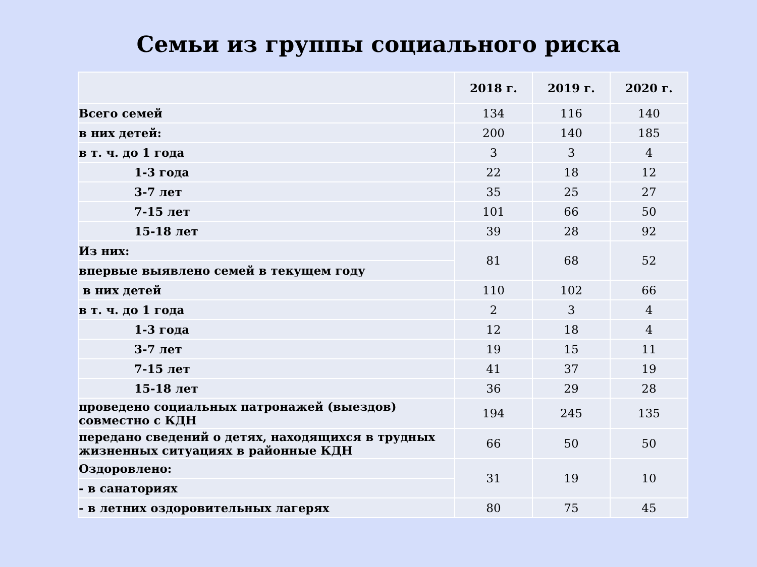Семьи из группы социального риска
| | 2018 г. | 2019 г. | 2020 г. |
| --- | --- | --- | --- |
| Всего семей | 134 | 116 | 140 |
| в них детей: | 200 | 140 | 185 |
| в т. ч. до 1 года | 3 | 3 | 4 |
| 1-3 года | 22 | 18 | 12 |
| 3-7 лет | 35 | 25 | 27 |
| 7-15 лет | 101 | 66 | 50 |
| 15-18 лет | 39 | 28 | 92 |
| Из них: | 81 | 68 | 52 |
| впервые выявлено семей в текущем году | | | |
| в них детей | 110 | 102 | 66 |
| в т. ч. до 1 года | 2 | 3 | 4 |
| 1-3 года | 12 | 18 | 4 |
| 3-7 лет | 19 | 15 | 11 |
| 7-15 лет | 41 | 37 | 19 |
| 15-18 лет | 36 | 29 | 28 |
| проведено социальных патронажей (выездов) совместно с КДН | 194 | 245 | 135 |
| передано сведений о детях, находящихся в трудных жизненных ситуациях в районные КДН | 66 | 50 | 50 |
| Оздоровлено: | 31 | 19 | 10 |
| - в санаториях | | | |
| - в летних оздоровительных лагерях | 80 | 75 | 45 |